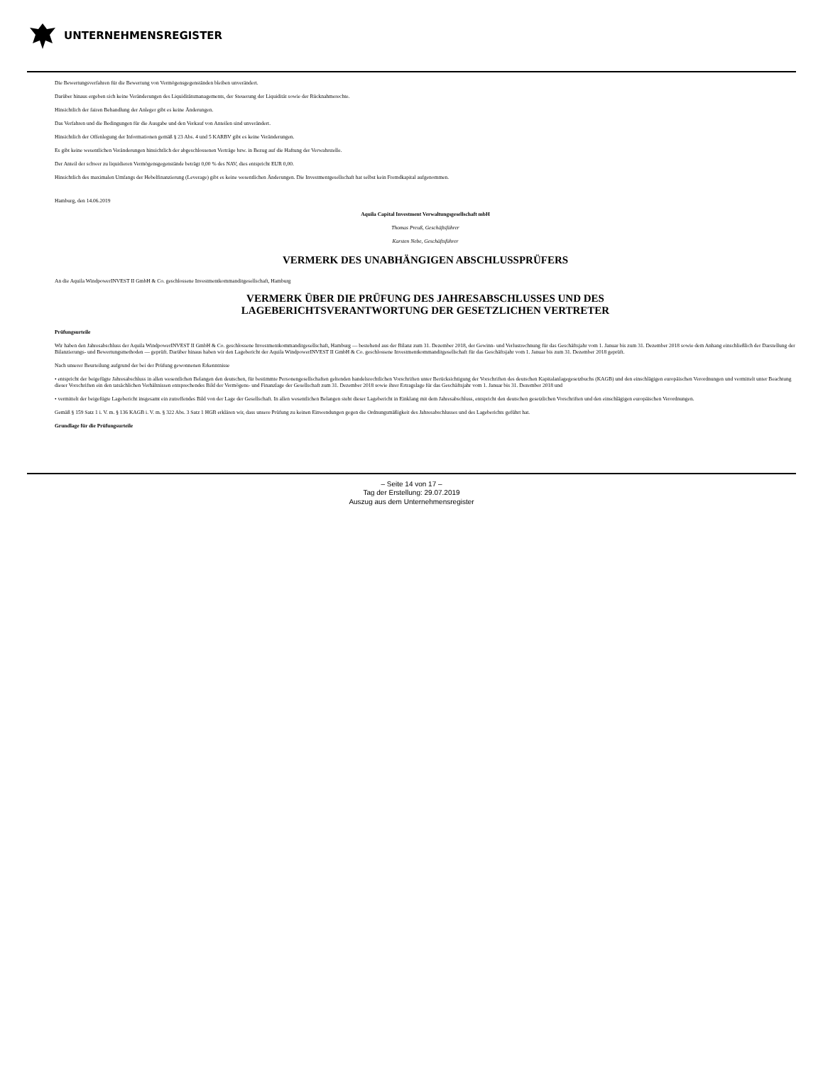UNTERNEHMENSREGISTER
Die Bewertungsverfahren für die Bewertung von Vermögensgegenständen bleiben unverändert.
Darüber hinaus ergeben sich keine Veränderungen des Liquiditätsmanagements, der Steuerung der Liquidität sowie der Rücknahmerechte.
Hinsichtlich der fairen Behandlung der Anleger gibt es keine Änderungen.
Das Verfahren und die Bedingungen für die Ausgabe und den Verkauf von Anteilen sind unverändert.
Hinsichtlich der Offenlegung der Informationen gemäß § 23 Abs. 4 und 5 KARBV gibt es keine Veränderungen.
Es gibt keine wesentlichen Veränderungen hinsichtlich der abgeschlossenen Verträge bzw. in Bezug auf die Haftung der Verwahrstelle.
Der Anteil der schwer zu liquidieren Vermögensgegenstände beträgt 0,00 % des NAV, dies entspricht EUR 0,00.
Hinsichtlich des maximalen Umfangs der Hebelfinanzierung (Leverage) gibt es keine wesentlichen Änderungen. Die Investmentgesellschaft hat selbst kein Fremdkapital aufgenommen.
Hamburg, den 14.06.2019
Aquila Capital Investment Verwaltungsgesellschaft mbH
Thomas Preuß, Geschäftsführer
Karsten Nebe, Geschäftsführer
VERMERK DES UNABHÄNGIGEN ABSCHLUSSPRÜFERS
An die Aquila WindpowerINVEST II GmbH & Co. geschlossene Investmentkommanditgesellschaft, Hamburg
VERMERK ÜBER DIE PRÜFUNG DES JAHRESABSCHLUSSES UND DES
LAGEBERICHTSVERANTWORTUNG DER GESETZLICHEN VERTRETER
Prüfungsurteile
Wir haben den Jahresabschluss der Aquila WindpowerINVEST II GmbH & Co. geschlossene Investmentkommanditgesellschaft, Hamburg — bestehend aus der Bilanz zum 31. Dezember 2018, der Gewinn- und Verlustrechnung für das Geschäftsjahr vom 1. Januar bis zum 31. Dezember 2018 sowie dem Anhang einschließlich der Darstellung der Bilanzierungs- und Bewertungsmethoden — geprüft. Darüber hinaus haben wir den Lagebericht der Aquila WindpowerINVEST II GmbH & Co. geschlossene Investmentkommanditgesellschaft für das Geschäftsjahr vom 1. Januar bis zum 31. Dezember 2018 geprüft.
Nach unserer Beurteilung aufgrund der bei der Prüfung gewonnenen Erkenntnisse
• entspricht der beigefügte Jahresabschluss in allen wesentlichen Belangen den deutschen, für bestimmte Personengesellschaften geltenden handelsrechtlichen Vorschriften unter Berücksichtigung der Vorschriften des deutschen Kapitalanlagegesetzbuchs (KAGB) und den einschlägigen europäischen Verordnungen und vermittelt unter Beachtung dieser Vorschriften ein den tatsächlichen Verhältnissen entsprechendes Bild der Vermögens- und Finanzlage der Gesellschaft zum 31. Dezember 2018 sowie ihrer Ertragslage für das Geschäftsjahr vom 1. Januar bis 31. Dezember 2018 und
• vermittelt der beigefügte Lagebericht insgesamt ein zutreffendes Bild von der Lage der Gesellschaft. In allen wesentlichen Belangen steht dieser Lagebericht in Einklang mit dem Jahresabschluss, entspricht den deutschen gesetzlichen Vorschriften und den einschlägigen europäischen Verordnungen.
Gemäß § 159 Satz 1 i. V. m. § 136 KAGB i. V. m. § 322 Abs. 3 Satz 1 HGB erklären wir, dass unsere Prüfung zu keinen Einwendungen gegen die Ordnungsmäßigkeit des Jahresabschlusses und des Lageberichts geführt hat.
Grundlage für die Prüfungsurteile
– Seite 14 von 17 –
Tag der Erstellung: 29.07.2019
Auszug aus dem Unternehmensregister